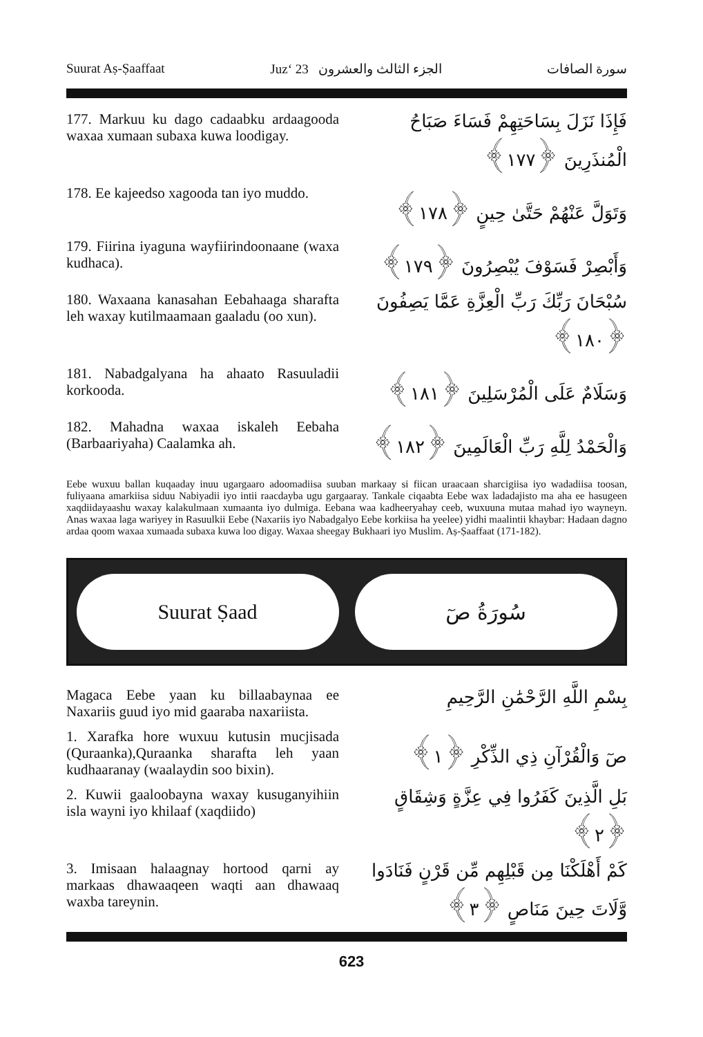Suurat Aṣ-Ṣaaffaat Juz‘ 23 الجزء الثالث والعشرون سورة الصافات
177. Markuu ku dago cadaabku ardaagooda waxaa xumaan subaxa kuwa loodigay.
فَإِذَا نَزَلَ بِسَاحَتِهِمْ فَسَاءَ صَبَاحُ الْمُنذَرِينَ ﴿١٧٧﴾
178. Ee kajeedso xagooda tan iyo muddo.
وَتَوَلَّ عَنْهُمْ حَتَّىٰ حِينٍ ﴿١٧٨﴾
179. Fiirina iyaguna wayfiirindoonaane (waxa kudhaca).
وَأَبْصِرْ فَسَوْفَ يُبْصِرُونَ ﴿١٧٩﴾
180. Waxaana kanasahan Eebahaaga sharafta leh waxay kutilmaamaan gaaladu (oo xun).
سُبْحَانَ رَبِّكَ رَبِّ الْعِزَّةِ عَمَّا يَصِفُونَ ﴿١٨٠﴾
181. Nabadgalyana ha ahaato Rasuuladii korkooda.
وَسَلَامٌ عَلَى الْمُرْسَلِينَ ﴿١٨١﴾
182. Mahadna waxaa iskaleh Eebaha (Barbaariyaha) Caalamka ah.
وَالْحَمْدُ لِلَّهِ رَبِّ الْعَالَمِينَ ﴿١٨٢﴾
Eebe wuxuu ballan kuqaaday inuu ugargaaro adoomadiisa suuban markaay si fiican uraacaan sharcigiisa iyo wadadiisa toosan, fuliyaana amarkiisa siduu Nabiyadii iyo intii raacdayba ugu gargaaray. Tankale ciqaabta Eebe wax ladadajisto ma aha ee hasugeen xaqdiidayaashu waxay kalakulmaan xumaanta iyo dulmiga. Eebana waa kadheeryahay ceeb, wuxuuna mutaa mahad iyo wayneyn. Anas waxaa laga wariyey in Rasuulkii Eebe (Naxariis iyo Nabadgalyo Eebe korkiisa ha yeelee) yidhi maalintii khaybar: Hadaan dagno ardaa qoom waxaa xumaada subaxa kuwa loo digay. Waxaa sheegay Bukhaari iyo Muslim. Aṣ-Ṣaaffaat (171-182).
Suurat Ṣaad سُورَةُ صٓ
Magaca Eebe yaan ku billaabaynaa ee Naxariis guud iyo mid gaaraba naxariista.
بِسْمِ اللَّهِ الرَّحْمَٰنِ الرَّحِيمِ
1. Xarafka hore wuxuu kutusin mucjisada (Quraanka),Quraanka sharafta leh yaan kudhaaranay (waalaydin soo bixin).
صٓ وَالْقُرْآنِ ذِي الذِّكْرِ ﴿١﴾
2. Kuwii gaaloobayna waxay kusuganyihiin isla wayni iyo khilaaf (xaqdiido)
بَلِ الَّذِينَ كَفَرُوا فِي عِزَّةٍ وَشِقَاقٍ ﴿٢﴾
3. Imisaan halaagnay hortood qarni ay markaas dhawaaqeen waqti aan dhawaaq waxba tareynin.
كَمْ أَهْلَكْنَا مِن قَبْلِهِم مِّن قَرْنٍ فَنَادَوا وَّلَاتَ حِينَ مَنَاصٍ ﴿٣﴾
623